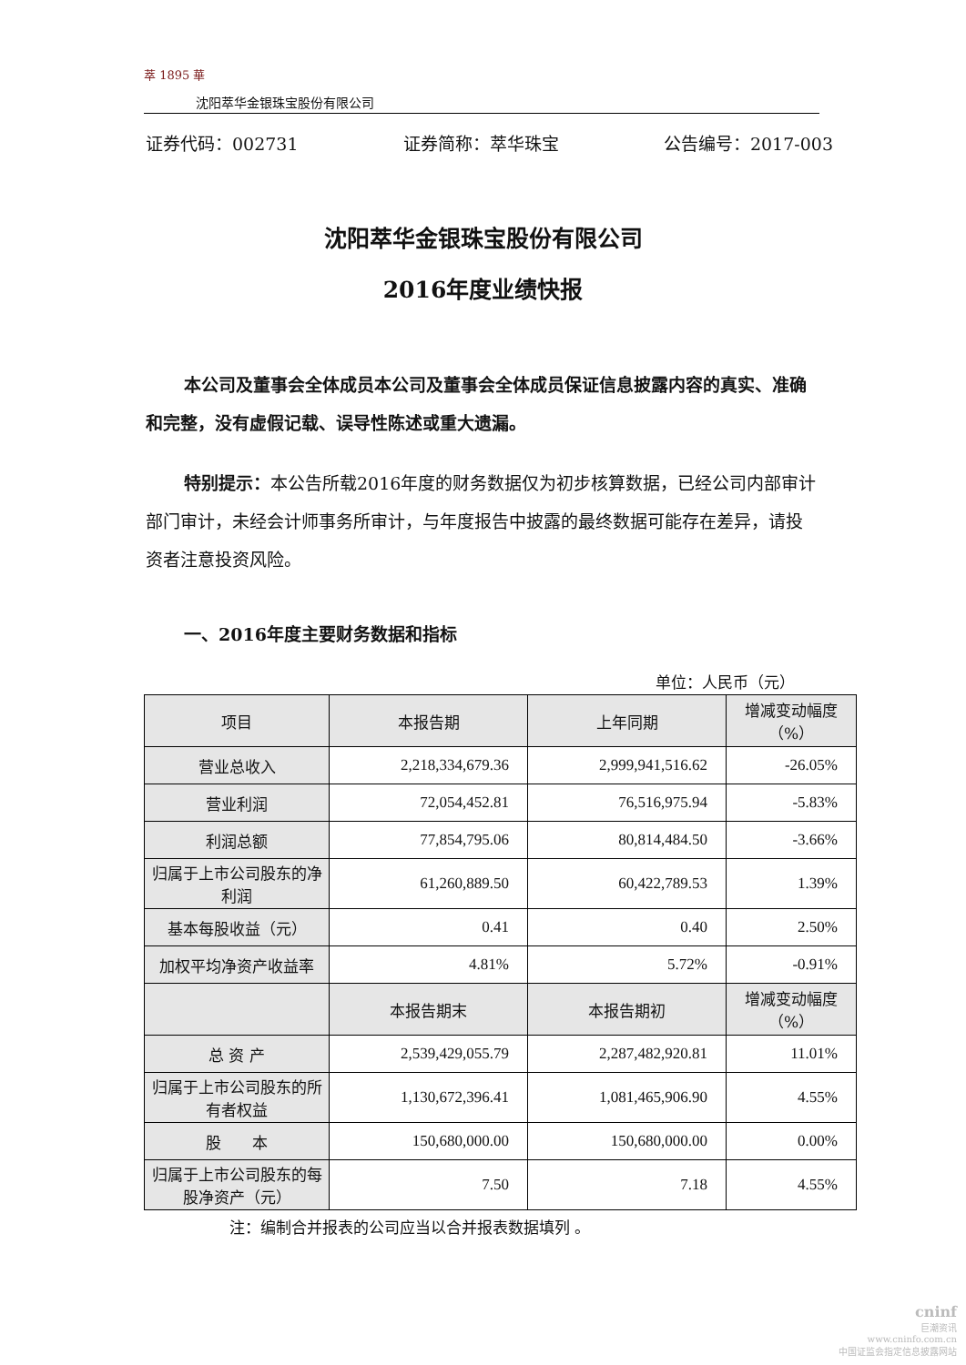萃 1895 華
沈阳萃华金银珠宝股份有限公司
证券代码：002731 证券简称：萃华珠宝 公告编号：2017-003
沈阳萃华金银珠宝股份有限公司
2016年度业绩快报
本公司及董事会全体成员本公司及董事会全体成员保证信息披露内容的真实、准确和完整，没有虚假记载、误导性陈述或重大遗漏。
特别提示：本公告所载2016年度的财务数据仅为初步核算数据，已经公司内部审计部门审计，未经会计师事务所审计，与年度报告中披露的最终数据可能存在差异，请投资者注意投资风险。
一、2016年度主要财务数据和指标
单位：人民币（元）
| 项目 | 本报告期 | 上年同期 | 增减变动幅度 （%） |
| --- | --- | --- | --- |
| 营业总收入 | 2,218,334,679.36 | 2,999,941,516.62 | -26.05% |
| 营业利润 | 72,054,452.81 | 76,516,975.94 | -5.83% |
| 利润总额 | 77,854,795.06 | 80,814,484.50 | -3.66% |
| 归属于上市公司股东的净利润 | 61,260,889.50 | 60,422,789.53 | 1.39% |
| 基本每股收益（元） | 0.41 | 0.40 | 2.50% |
| 加权平均净资产收益率 | 4.81% | 5.72% | -0.91% |
| | 本报告期末 | 本报告期初 | 增减变动幅度 （%） |
| 总 资 产 | 2,539,429,055.79 | 2,287,482,920.81 | 11.01% |
| 归属于上市公司股东的所有者权益 | 1,130,672,396.41 | 1,081,465,906.90 | 4.55% |
| 股 本 | 150,680,000.00 | 150,680,000.00 | 0.00% |
| 归属于上市公司股东的每股净资产（元） | 7.50 | 7.18 | 4.55% |
注：编制合并报表的公司应当以合并报表数据填列 。
cninf
巨潮资讯
www.cninfo.com.cn
中国证监会指定信息披露网站